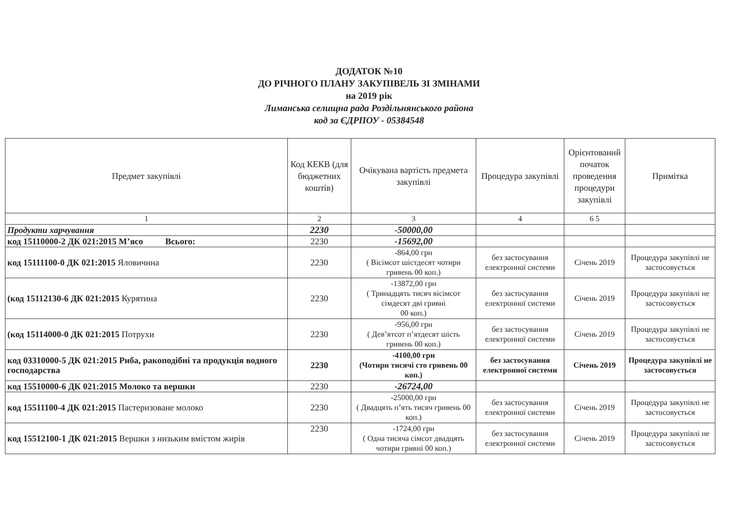ДОДАТОК №10
ДО РІЧНОГО ПЛАНУ ЗАКУПІВЕЛЬ ЗІ ЗМІНАМИ
на 2019 рік
Лиманська селищна рада Роздільнянського района
код за ЄДРПОУ - 05384548
| Предмет закупівлі | Код КЕКВ (для бюджетних коштів) | Очікувана вартість предмета закупівлі | Процедура закупівлі | Орієнтований початок проведення процедури закупівлі | Примітка |
| --- | --- | --- | --- | --- | --- |
| 1 | 2 | 3 | 4 | 6 5 | |
| Продукти харчування | 2230 | -50000,00 | | | |
| код 15110000-2 ДК 021:2015 М’ясо Всього: | 2230 | -15692,00 | | | |
| код 15111100-0 ДК 021:2015 Яловичина | 2230 | -864,00 грн ( Вісімсот шістдесят чотири гривень 00 коп.) | без застосування електронної системи | Січень 2019 | Процедура закупівлі не застосовується |
| (код 15112130-6 ДК 021:2015 Курятина | 2230 | -13872,00 грн ( Тринадцять тисяч вісімсот сімдесят дві гривні 00 коп.) | без застосування електронної системи | Січень 2019 | Процедура закупівлі не застосовується |
| (код 15114000-0 ДК 021:2015 Потрухи | 2230 | -956,00 грн ( Дев’ятсот п’ятдесят шість гривень 00 коп.) | без застосування електронної системи | Січень 2019 | Процедура закупівлі не застосовується |
| код 03310000-5 ДК 021:2015 Риба, ракоподібні та продукція водного господарства | 2230 | -4100,00 грн (Чотири тисячі сто гривень 00 коп.) | без застосування електронної системи | Січень 2019 | Процедура закупівлі не застосовується |
| код 15510000-6 ДК 021:2015 Молоко та вершки | 2230 | -26724,00 | | | |
| код 15511100-4 ДК 021:2015 Пастеризоване молоко | 2230 | -25000,00 грн ( Двадцять п’ять тисяч гривень 00 коп.) | без застосування електронної системи | Січень 2019 | Процедура закупівлі не застосовується |
| код 15512100-1 ДК 021:2015 Вершки з низьким вмістом жирів | 2230 | -1724,00 грн ( Одна тисяча сімсот двадцять чотири гривні 00 коп.) | без застосування електронної системи | Січень 2019 | Процедура закупівлі не застосовується |